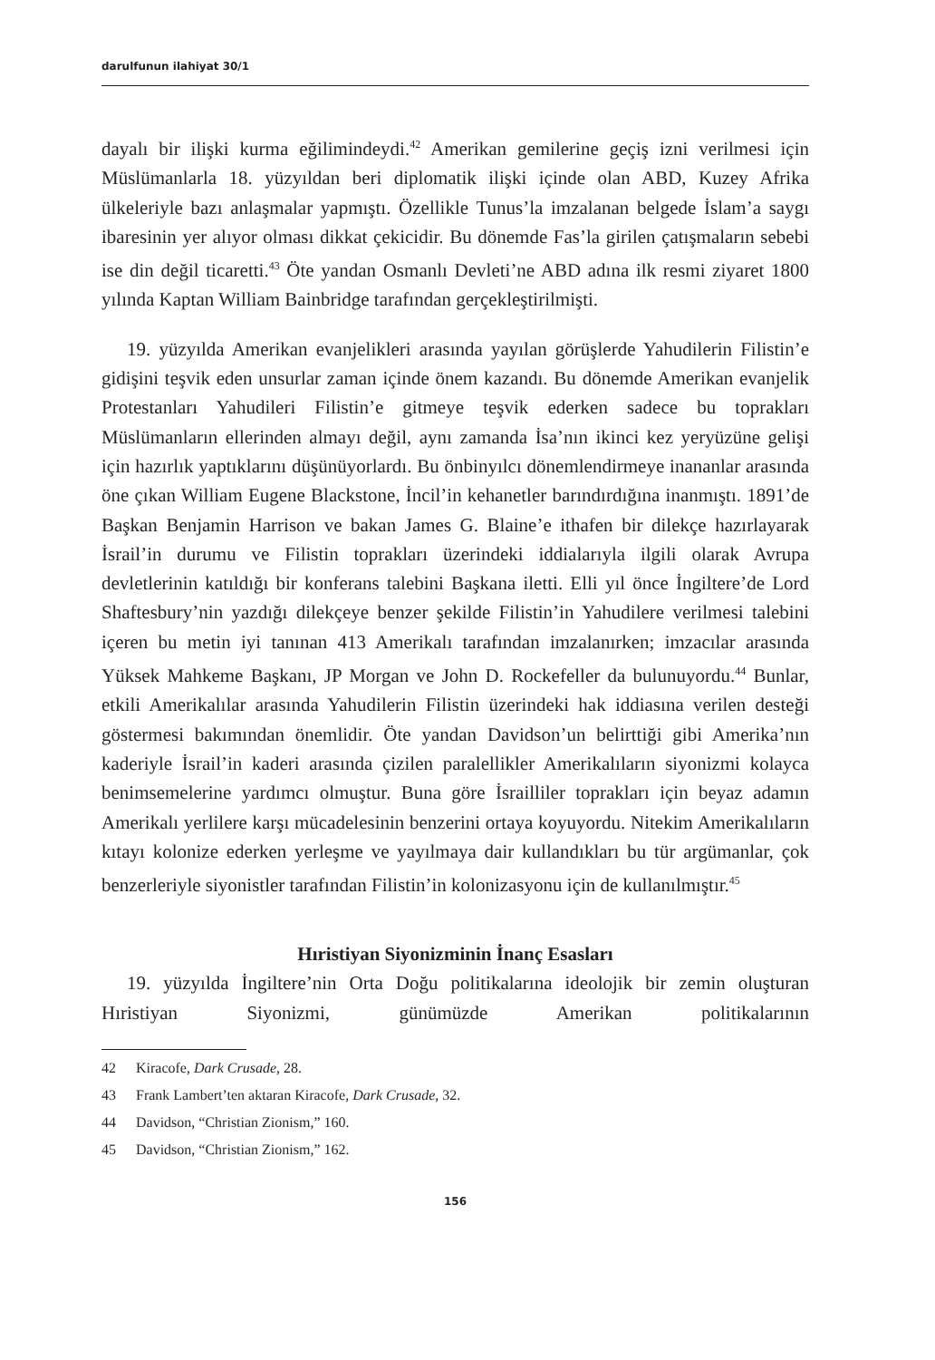darulfunun ilahiyat 30/1
dayalı bir ilişki kurma eğilimindeydi.<sup>42</sup> Amerikan gemilerine geçiş izni verilmesi için Müslümanlarla 18. yüzyıldan beri diplomatik ilişki içinde olan ABD, Kuzey Afrika ülkeleriyle bazı anlaşmalar yapmıştı. Özellikle Tunus’la imzalanan belgede İslam’a saygı ibaresinin yer alıyor olması dikkat çekicidir. Bu dönemde Fas’la girilen çatışmaların sebebi ise din değil ticaretti.<sup>43</sup> Öte yandan Osmanlı Devleti’ne ABD adına ilk resmi ziyaret 1800 yılında Kaptan William Bainbridge tarafından gerçekleştirilmişti.
19. yüzyılda Amerikan evanjelikleri arasında yayılan görüşlerde Yahudilerin Filistin’e gidişini teşvik eden unsurlar zaman içinde önem kazandı. Bu dönemde Amerikan evanjelik Protestanları Yahudileri Filistin’e gitmeye teşvik ederken sadece bu toprakları Müslümanların ellerinden almayı değil, aynı zamanda İsa’nın ikinci kez yeryüzüne gelişi için hazırlık yaptıklarını düşünüyorlardı. Bu önbinyılcı dönemlendirmeye inananlar arasında öne çıkan William Eugene Blackstone, İncil’in kehanetler barındırdığına inanmıştı. 1891’de Başkan Benjamin Harrison ve bakan James G. Blaine’e ithafen bir dilekçe hazırlayarak İsrail’in durumu ve Filistin toprakları üzerindeki iddialarıyla ilgili olarak Avrupa devletlerinin katıldığı bir konferans talebini Başkana iletti. Elli yıl önce İngiltere’de Lord Shaftesbury’nin yazdığı dilekçeye benzer şekilde Filistin’in Yahudilere verilmesi talebini içeren bu metin iyi tanınan 413 Amerikalı tarafından imzalanırken; imzacılar arasında Yüksek Mahkeme Başkanı, JP Morgan ve John D. Rockefeller da bulunuyordu.<sup>44</sup> Bunlar, etkili Amerikalılar arasında Yahudilerin Filistin üzerindeki hak iddiasına verilen desteği göstermesi bakımından önemlidir. Öte yandan Davidson’un belirttiği gibi Amerika’nın kaderiyle İsrail’in kaderi arasında çizilen paralellikler Amerikalıların siyonizmi kolayca benimsemelerine yardımcı olmuştur. Buna göre İsrailliler toprakları için beyaz adamın Amerikalı yerlilere karşı mücadelesinin benzerini ortaya koyuyordu. Nitekim Amerikalıların kıtayı kolonize ederken yerleşme ve yayılmaya dair kullandıkları bu tür argümanlar, çok benzerleriyle siyonistler tarafından Filistin’in kolonizasyonu için de kullanılmıştır.<sup>45</sup>
Hıristiyan Siyonizminin İnanç Esasları
19. yüzyılda İngiltere’nin Orta Doğu politikalarına ideolojik bir zemin oluşturan Hıristiyan Siyonizmi, günümüzde Amerikan politikalarının
42 Kiracofe, Dark Crusade, 28.
43 Frank Lambert’ten aktaran Kiracofe, Dark Crusade, 32.
44 Davidson, “Christian Zionism,” 160.
45 Davidson, “Christian Zionism,” 162.
156